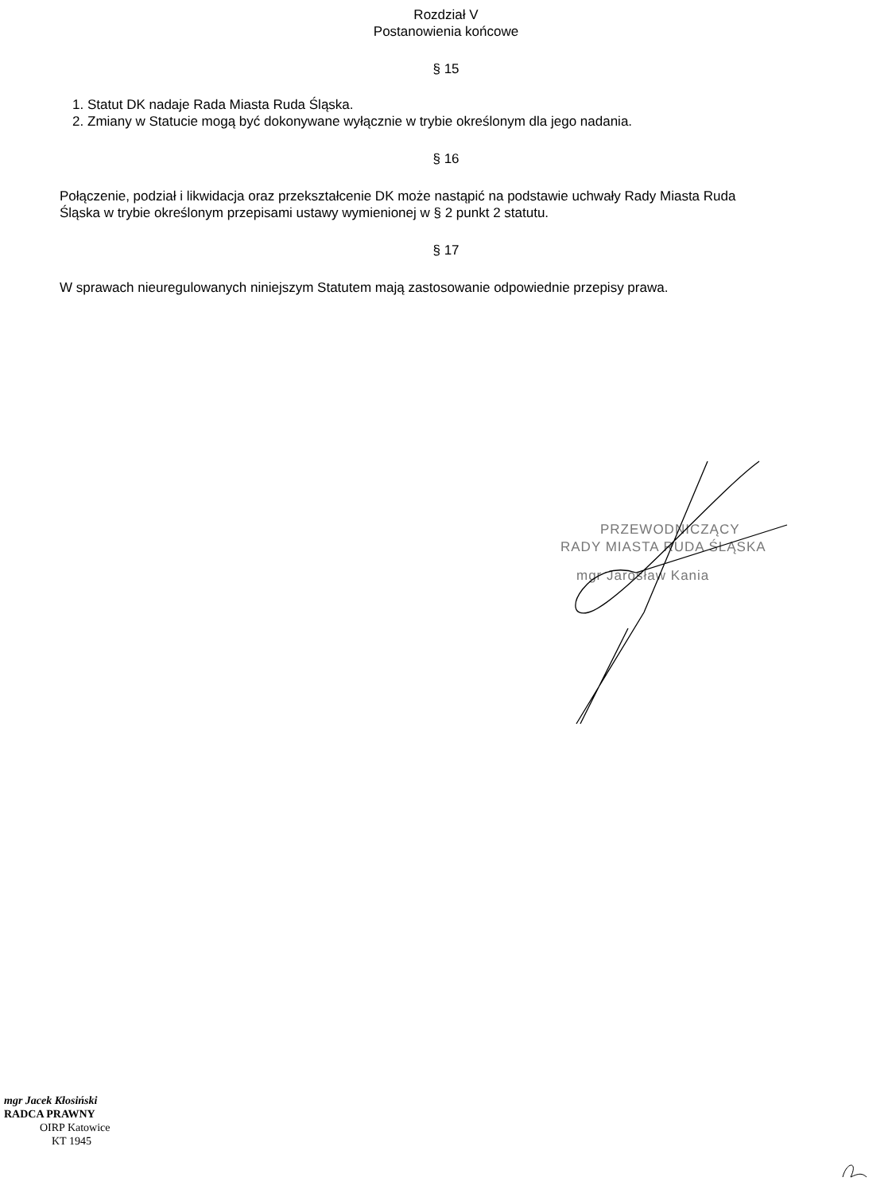Rozdział V
Postanowienia końcowe
§ 15
1. Statut DK nadaje Rada Miasta Ruda Śląska.
2. Zmiany w Statucie mogą być dokonywane wyłącznie w trybie określonym dla jego nadania.
§ 16
Połączenie, podział i likwidacja oraz przekształcenie DK może nastąpić na podstawie uchwały Rady Miasta Ruda Śląska w trybie określonym przepisami ustawy wymienionej w § 2 punkt 2 statutu.
§ 17
W sprawach nieuregulowanych niniejszym Statutem mają zastosowanie odpowiednie przepisy prawa.
PRZEWODNICZĄCY
RADY MIASTA RUDA ŚLĄSKA
mgr Jarosław Kania
mgr Jacek Kłosiński
RADCA PRAWNY
OIRP Katowice
KT 1945